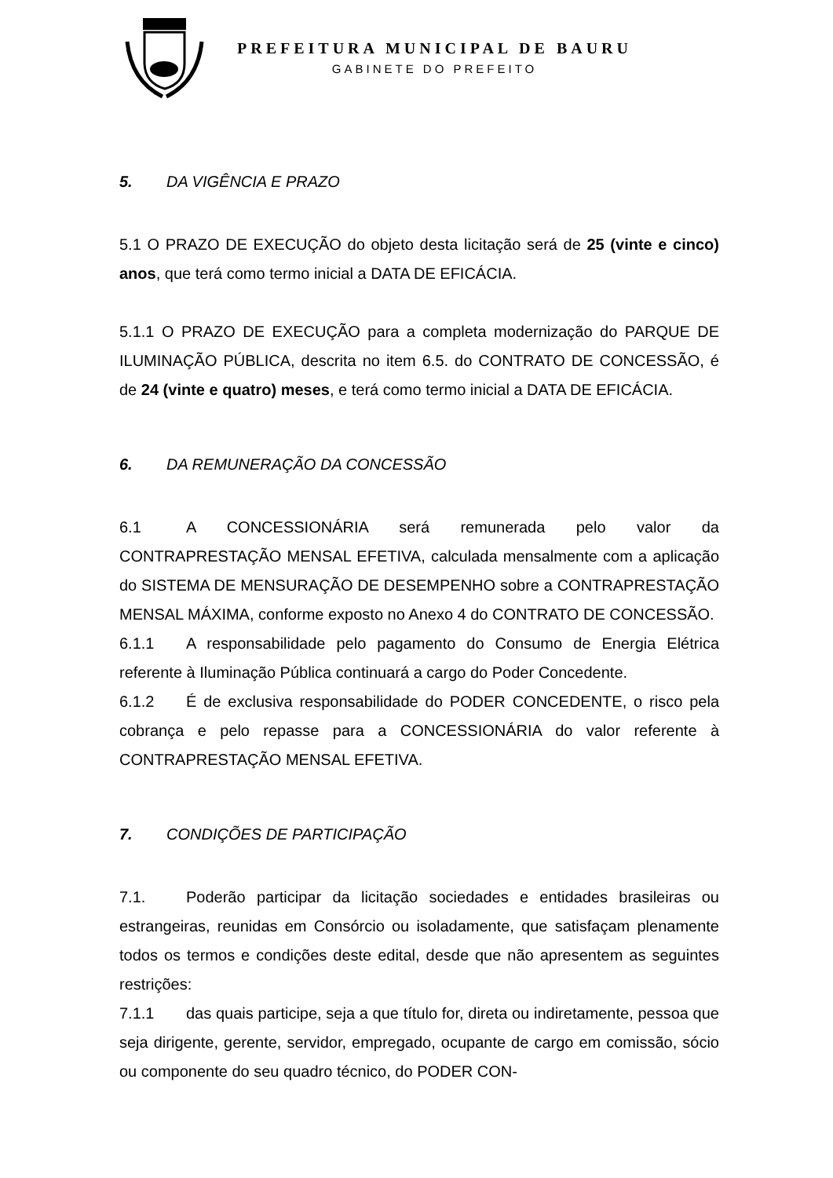PREFEITURA MUNICIPAL DE BAURU
GABINETE DO PREFEITO
5. DA VIGÊNCIA E PRAZO
5.1 O PRAZO DE EXECUÇÃO do objeto desta licitação será de 25 (vinte e cinco) anos, que terá como termo inicial a DATA DE EFICÁCIA.
5.1.1 O PRAZO DE EXECUÇÃO para a completa modernização do PARQUE DE ILUMINAÇÃO PÚBLICA, descrita no item 6.5. do CONTRATO DE CONCESSÃO, é de 24 (vinte e quatro) meses, e terá como termo inicial a DATA DE EFICÁCIA.
6. DA REMUNERAÇÃO DA CONCESSÃO
6.1 A CONCESSIONÁRIA será remunerada pelo valor da CONTRAPRESTAÇÃO MENSAL EFETIVA, calculada mensalmente com a aplicação do SISTEMA DE MENSURAÇÃO DE DESEMPENHO sobre a CONTRAPRESTAÇÃO MENSAL MÁXIMA, conforme exposto no Anexo 4 do CONTRATO DE CONCESSÃO.
6.1.1 A responsabilidade pelo pagamento do Consumo de Energia Elétrica referente à Iluminação Pública continuará a cargo do Poder Concedente.
6.1.2 É de exclusiva responsabilidade do PODER CONCEDENTE, o risco pela cobrança e pelo repasse para a CONCESSIONÁRIA do valor referente à CONTRAPRESTAÇÃO MENSAL EFETIVA.
7. CONDIÇÕES DE PARTICIPAÇÃO
7.1. Poderão participar da licitação sociedades e entidades brasileiras ou estrangeiras, reunidas em Consórcio ou isoladamente, que satisfaçam plenamente todos os termos e condições deste edital, desde que não apresentem as seguintes restrições:
7.1.1 das quais participe, seja a que título for, direta ou indiretamente, pessoa que seja dirigente, gerente, servidor, empregado, ocupante de cargo em comissão, sócio ou componente do seu quadro técnico, do PODER CON-